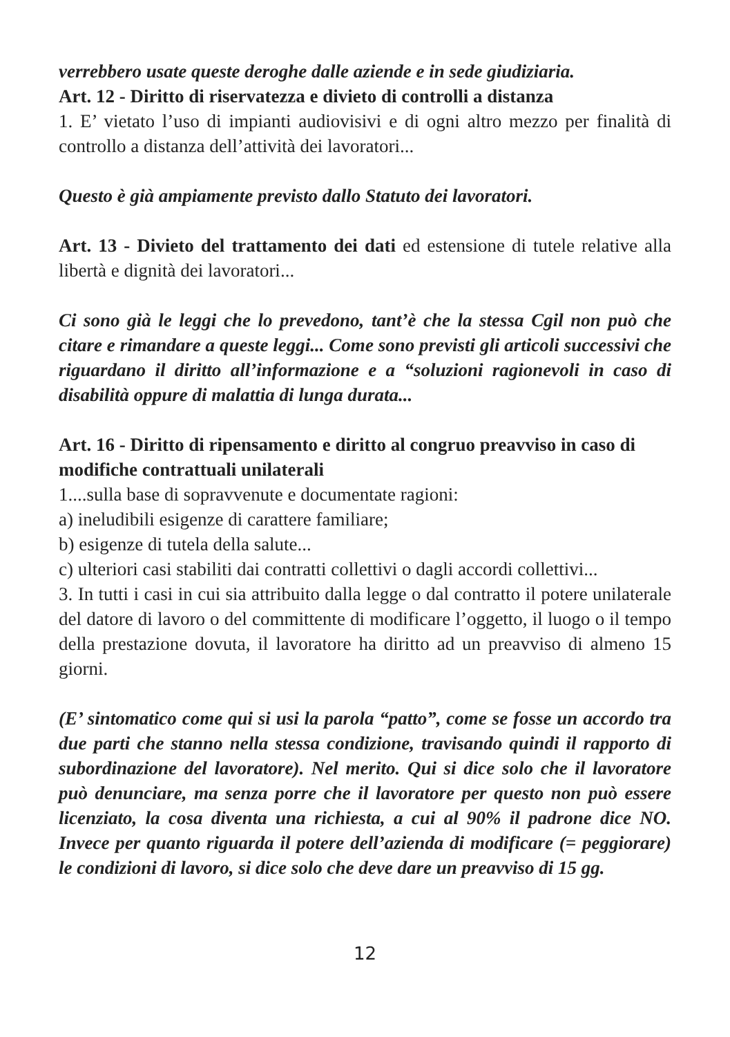verrebbero usate queste deroghe dalle aziende e in sede giudiziaria.
Art. 12 - Diritto di riservatezza e divieto di controlli a distanza
1. E’ vietato l’uso di impianti audiovisivi e di ogni altro mezzo per finalità di controllo a distanza dell’attività dei lavoratori...
Questo è già ampiamente previsto dallo Statuto dei lavoratori.
Art. 13 - Divieto del trattamento dei dati ed estensione di tutele relative alla libertà e dignità dei lavoratori...
Ci sono già le leggi che lo prevedono, tant’è che la stessa Cgil non può che citare e rimandare a queste leggi... Come sono previsti gli articoli successivi che riguardano il diritto all’informazione e a “soluzioni ragionevoli in caso di disabilità oppure di malattia di lunga durata...
Art. 16 - Diritto di ripensamento e diritto al congruo preavviso in caso di modifiche contrattuali unilaterali
1....sulla base di sopravvenute e documentate ragioni:
a) ineludibili esigenze di carattere familiare;
b) esigenze di tutela della salute...
c) ulteriori casi stabiliti dai contratti collettivi o dagli accordi collettivi...
3. In tutti i casi in cui sia attribuito dalla legge o dal contratto il potere unilaterale del datore di lavoro o del committente di modificare l’oggetto, il luogo o il tempo della prestazione dovuta, il lavoratore ha diritto ad un preavviso di almeno 15 giorni.
(E’ sintomatico come qui si usi la parola “patto”, come se fosse un accordo tra due parti che stanno nella stessa condizione, travisando quindi il rapporto di subordinazione del lavoratore). Nel merito. Qui si dice solo che il lavoratore può denunciare, ma senza porre che il lavoratore per questo non può essere licenziato, la cosa diventa una richiesta, a cui al 90% il padrone dice NO. Invece per quanto riguarda il potere dell’azienda di modificare (= peggiorare) le condizioni di lavoro, si dice solo che deve dare un preavviso di 15 gg.
12